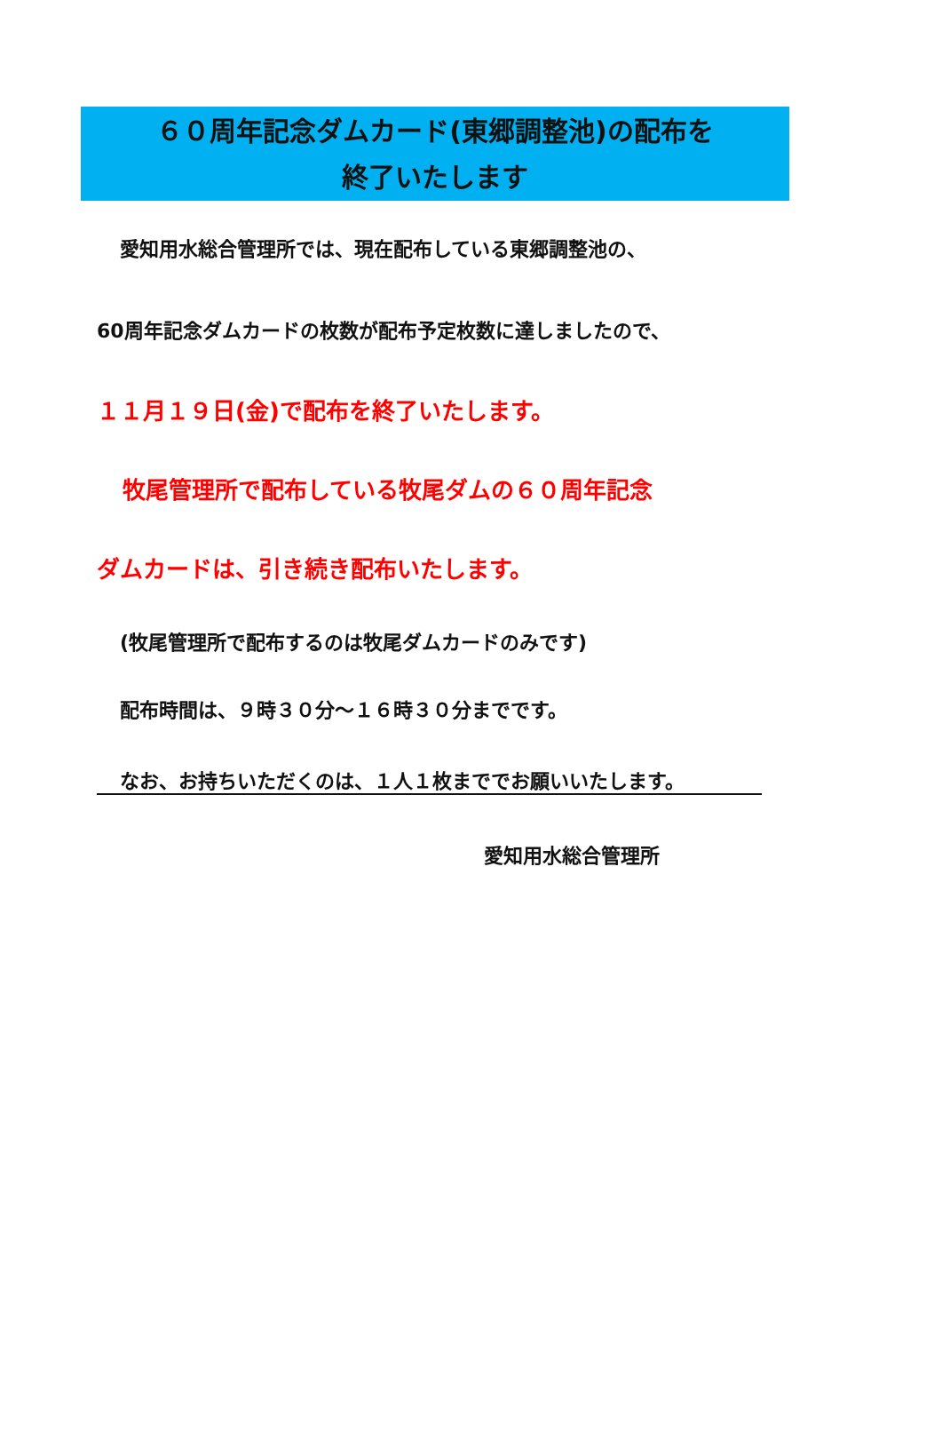６０周年記念ダムカード(東郷調整池)の配布を
終了いたします
愛知用水総合管理所では、現在配布している東郷調整池の、
60周年記念ダムカードの枚数が配布予定枚数に達しましたので、
１１月１９日(金)で配布を終了いたします。
牧尾管理所で配布している牧尾ダムの６０周年記念
ダムカードは、引き続き配布いたします。
(牧尾管理所で配布するのは牧尾ダムカードのみです)
配布時間は、９時３０分～１６時３０分までです。
なお、お持ちいただくのは、１人１枚まででお願いいたします。
愛知用水総合管理所